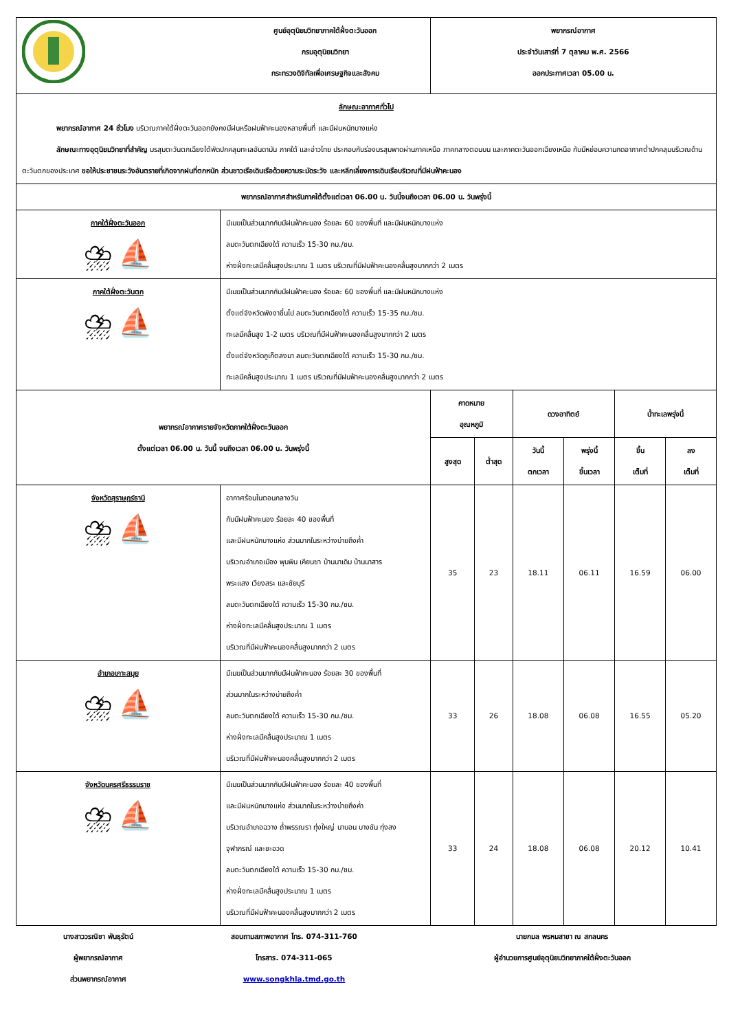| | ศูนย์อุตุนิยมวิทยาภาคใต้ฝั่งตะวันออก กรมอุตุนิยมวิทยา กระทรวงดิจิทัลเพื่อเศรษฐกิจและสังคม | พยากรณ์อากาศ ประจำวันเสาร์ที่ 7 ตุลาคม พ.ศ. 2566 ออกประกาศเวลา 05.00 น. | | | | | |
| ลักษณะอากาศทั่วไป พยากรณ์อากาศ 24 ชั่วโมง บริเวณภาคใต้ฝั่งตะวันออกยังคงมีฝนหรือฝนฟ้าคะนองหลายพื้นที่ และมีฝนหนักบางแห่ง ลักษณะทางอุตุนิยมวิทยาที่สำคัญ มรสุมตะวันตกเฉียงใต้พัดปกคลุมทะเลอันดามัน ภาคใต้ และอ่าวไทย ประกอบกับร่องมรสุมพาดผ่านภาคเหนือ ภาคกลางตอนบน และภาคตะวันออกเฉียงเหนือ กับมีหย่อมความกดอากาศต่ำปกคลุมบริเวณด้านตะวันตกของประเทศ ขอให้ประชาชนระวังอันตรายที่เกิดจากฝนที่ตกหนัก ส่วนชาวเรือเดินเรือด้วยความระมัดระวัง และหลีกเลี่ยงการเดินเรือบริเวณที่มีฝนฟ้าคะนอง | | | | | | | |
| พยากรณ์อากาศสำหรับภาคใต้ตั้งแต่เวลา 06.00 น. วันนี้จนถึงเวลา 06.00 น. วันพรุ่งนี้ | | | | | | | |
| ภาคใต้ฝั่งตะวันออก ⛈ ⛵ | มีเมฆเป็นส่วนมากกับมีฝนฟ้าคะนอง ร้อยละ 60 ของพื้นที่ และมีฝนหนักบางแห่ง ลมตะวันตกเฉียงใต้ ความเร็ว 15-30 กม./ชม. ห่างฝั่งทะเลมีคลื่นสูงประมาณ 1 เมตร บริเวณที่มีฝนฟ้าคะนองคลื่นสูงมากกว่า 2 เมตร | | | | | | |
| ภาคใต้ฝั่งตะวันตก ⛈ ⛵ | มีเมฆเป็นส่วนมากกับมีฝนฟ้าคะนอง ร้อยละ 60 ของพื้นที่ และมีฝนหนักบางแห่ง ตั้งแต่จังหวัดพังงาขึ้นไป ลมตะวันตกเฉียงใต้ ความเร็ว 15-35 กม./ชม. ทะเลมีคลื่นสูง 1-2 เมตร บริเวณที่มีฝนฟ้าคะนองคลื่นสูงมากกว่า 2 เมตร ตั้งแต่จังหวัดภูเก็ตลงมา ลมตะวันตกเฉียงใต้ ความเร็ว 15-30 กม./ชม. ทะเลมีคลื่นสูงประมาณ 1 เมตร บริเวณที่มีฝนฟ้าคะนองคลื่นสูงมากกว่า 2 เมตร | | | | | | |
| พยากรณ์อากาศรายจังหวัดภาคใต้ฝั่งตะวันออก ตั้งแต่เวลา 06.00 น. วันนี้ จนถึงเวลา 06.00 น. วันพรุ่งนี้ | | คาดหมาย อุณหภูมิ | | ดวงอาทิตย์ | | น้ำทะเลพรุ่งนี้ | |
| | | สูงสุด | ต่ำสุด | วันนี้ ตกเวลา | พรุ่งนี้ ขึ้นเวลา | ขึ้น เต็มที่ | ลง เต็มที่ |
| จังหวัดสุราษฎร์ธานี ⛈ ⛵ | อากาศร้อนในตอนกลางวัน กับมีฝนฟ้าคะนอง ร้อยละ 40 ของพื้นที่ และมีฝนหนักบางแห่ง ส่วนมากในระหว่างบ่ายถึงค่ำ บริเวณอำเภอเมือง พุนพิน เคียนซา บ้านนาเดิม บ้านนาสาร พระแสง เวียงสระ และชัยบุรี ลมตะวันตกเฉียงใต้ ความเร็ว 15-30 กม./ชม. ห่างฝั่งทะเลมีคลื่นสูงประมาณ 1 เมตร บริเวณที่มีฝนฟ้าคะนองคลื่นสูงมากกว่า 2 เมตร | 35 | 23 | 18.11 | 06.11 | 16.59 | 06.00 |
| อำเภอเกาะสมุย ⛈ ⛵ | มีเมฆเป็นส่วนมากกับมีฝนฟ้าคะนอง ร้อยละ 30 ของพื้นที่ ส่วนมากในระหว่างบ่ายถึงค่ำ ลมตะวันตกเฉียงใต้ ความเร็ว 15-30 กม./ชม. ห่างฝั่งทะเลมีคลื่นสูงประมาณ 1 เมตร บริเวณที่มีฝนฟ้าคะนองคลื่นสูงมากกว่า 2 เมตร | 33 | 26 | 18.08 | 06.08 | 16.55 | 05.20 |
| จังหวัดนครศรีธรรมราช ⛈ ⛵ | มีเมฆเป็นส่วนมากกับมีฝนฟ้าคะนอง ร้อยละ 40 ของพื้นที่ และมีฝนหนักบางแห่ง ส่วนมากในระหว่างบ่ายถึงค่ำ บริเวณอำเภอฉวาง ถ้ำพรรณรา ทุ่งใหญ่ นาบอน บางขัน ทุ่งสง จุฬาภรณ์ และชะอวด ลมตะวันตกเฉียงใต้ ความเร็ว 15-30 กม./ชม. ห่างฝั่งทะเลมีคลื่นสูงประมาณ 1 เมตร บริเวณที่มีฝนฟ้าคะนองคลื่นสูงมากกว่า 2 เมตร | 33 | 24 | 18.08 | 06.08 | 20.12 | 10.41 |
นางสาววรณิชา พันธุรัตน์
ผู้พยากรณ์อากาศ
ส่วนพยากรณ์อากาศ
สอบถามสภาพอากาศ โทร. 074-311-760
โทรสาร. 074-311-065
www.songkhla.tmd.go.th
นายกมล พรหมสาขา ณ สกลนคร
ผู้อำนวยการศูนย์อุตุนิยมวิทยาภาคใต้ฝั่งตะวันออก